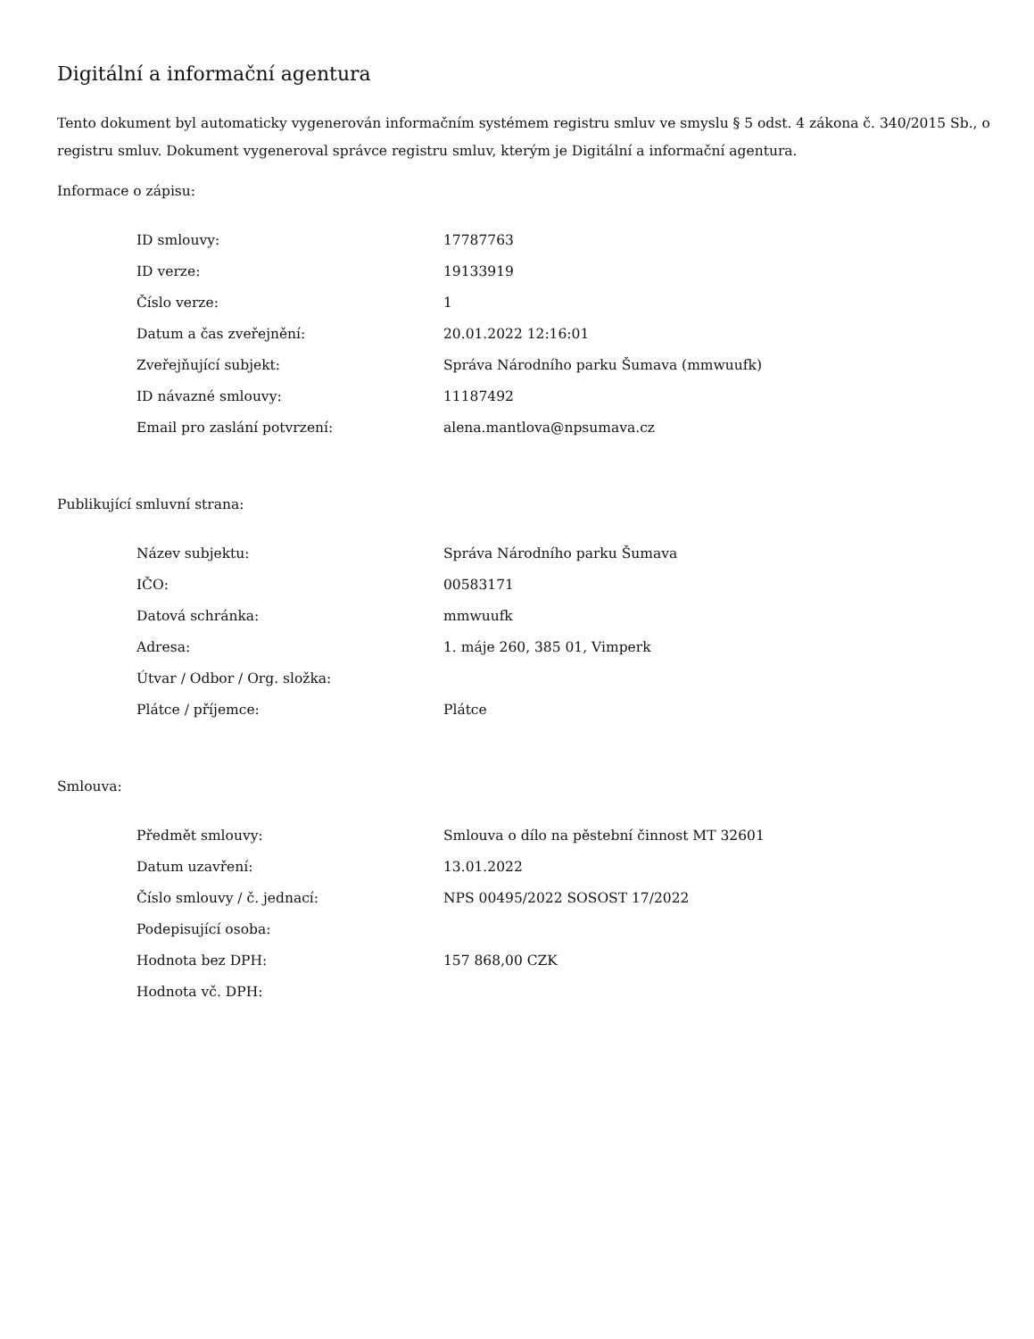Digitální a informační agentura
Tento dokument byl automaticky vygenerován informačním systémem registru smluv ve smyslu § 5 odst. 4 zákona č. 340/2015 Sb., o registru smluv. Dokument vygeneroval správce registru smluv, kterým je Digitální a informační agentura.
Informace o zápisu:
| ID smlouvy: | 17787763 |
| ID verze: | 19133919 |
| Číslo verze: | 1 |
| Datum a čas zveřejnění: | 20.01.2022 12:16:01 |
| Zveřejňující subjekt: | Správa Národního parku Šumava (mmwuufk) |
| ID návazné smlouvy: | 11187492 |
| Email pro zaslání potvrzení: | alena.mantlova@npsumava.cz |
Publikující smluvní strana:
| Název subjektu: | Správa Národního parku Šumava |
| IČO: | 00583171 |
| Datová schránka: | mmwuufk |
| Adresa: | 1. máje 260, 385 01, Vimperk |
| Útvar / Odbor / Org. složka: | |
| Plátce / příjemce: | Plátce |
Smlouva:
| Předmět smlouvy: | Smlouva o dílo na pěstební činnost MT 32601 |
| Datum uzavření: | 13.01.2022 |
| Číslo smlouvy / č. jednací: | NPS 00495/2022 SOSOST 17/2022 |
| Podepisující osoba: | |
| Hodnota bez DPH: | 157 868,00 CZK |
| Hodnota vč. DPH: | |